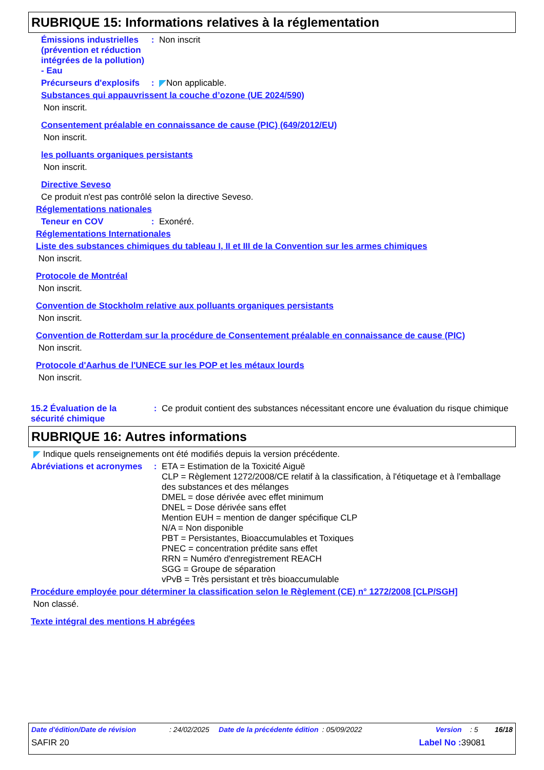RUBRIQUE 15: Informations relatives à la réglementation
Émissions industrielles (prévention et réduction intégrées de la pollution) - Eau
: Non inscrit
Précurseurs d'explosifs
: Non applicable.
Substances qui appauvrissent la couche d’ozone (UE 2024/590)
Non inscrit.
Consentement préalable en connaissance de cause (PIC) (649/2012/EU)
Non inscrit.
les polluants organiques persistants
Non inscrit.
Directive Seveso
Ce produit n'est pas contrôlé selon la directive Seveso.
Réglementations nationales
Teneur en COV : Exonéré.
Réglementations Internationales
Liste des substances chimiques du tableau I, II et III de la Convention sur les armes chimiques
Non inscrit.
Protocole de Montréal
Non inscrit.
Convention de Stockholm relative aux polluants organiques persistants
Non inscrit.
Convention de Rotterdam sur la procédure de Consentement préalable en connaissance de cause (PIC)
Non inscrit.
Protocole d'Aarhus de l'UNECE sur les POP et les métaux lourds
Non inscrit.
15.2 Évaluation de la sécurité chimique
: Ce produit contient des substances nécessitant encore une évaluation du risque chimique
RUBRIQUE 16: Autres informations
Indique quels renseignements ont été modifiés depuis la version précédente.
Abréviations et acronymes
: ETA = Estimation de la Toxicité Aiguë
CLP = Règlement 1272/2008/CE relatif à la classification, à l'étiquetage et à l'emballage des substances et des mélanges
DMEL = dose dérivée avec effet minimum
DNEL = Dose dérivée sans effet
Mention EUH = mention de danger spécifique CLP
N/A = Non disponible
PBT = Persistantes, Bioaccumulables et Toxiques
PNEC = concentration prédite sans effet
RRN = Numéro d'enregistrement REACH
SGG = Groupe de séparation
vPvB = Très persistant et très bioaccumulable
Procédure employée pour déterminer la classification selon le Règlement (CE) n° 1272/2008 [CLP/SGH]
Non classé.
Texte intégral des mentions H abrégées
Date d'édition/Date de révision: 24/02/2025 Date de la précédente édition: 05/09/2022 Version: 5 16/18
SAFIR 20 Label No : 39081